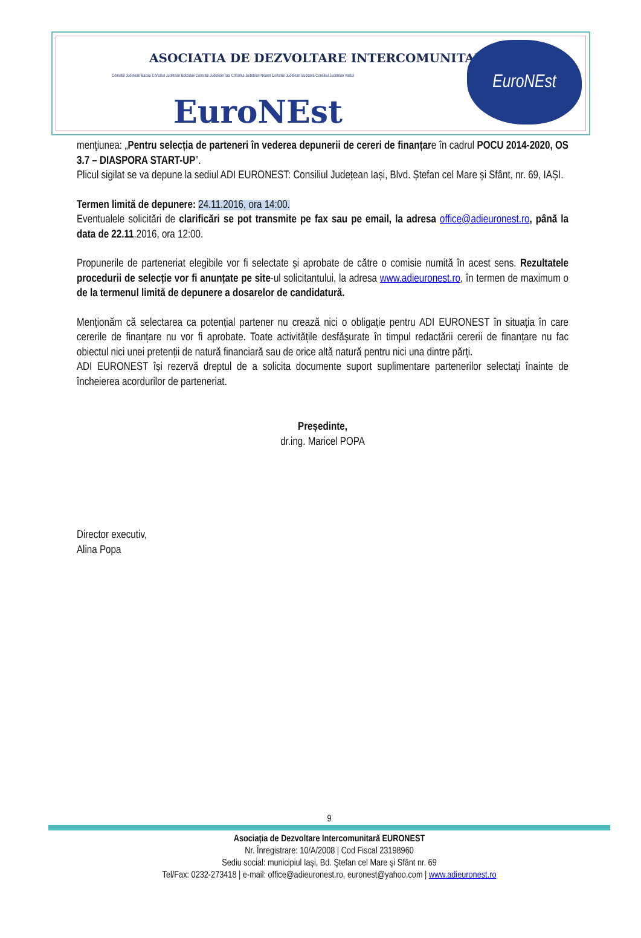ASOCIATIA DE DEZVOLTARE INTERCOMUNITARA
Consiliul Judetean Bacau Consiliul Judetean Botosani Consiliul Judetean Iasi Consiliul Judetean Neamt Consiliul Judetean Suceava Consiliul Judetean Vaslui
EuroNEst
EuroNEst
menţiunea: „Pentru selecția de parteneri în vederea depunerii de cereri de finanțare în cadrul POCU 2014-2020, OS 3.7 – DIASPORA START-UP”.
Plicul sigilat se va depune la sediul ADI EURONEST: Consiliul Județean Iași, Blvd. Ștefan cel Mare și Sfânt, nr. 69, IAȘI.
Termen limită de depunere: 24.11.2016, ora 14:00.
Eventualele solicitări de clarificări se pot transmite pe fax sau pe email, la adresa office@adieuronest.ro, până la data de 22.11.2016, ora 12:00.
Propunerile de parteneriat elegibile vor fi selectate și aprobate de către o comisie numită în acest sens. Rezultatele procedurii de selecție vor fi anunțate pe site-ul solicitantului, la adresa www.adieuronest.ro, în termen de maximum o de la termenul limită de depunere a dosarelor de candidatură.
Menționăm că selectarea ca potențial partener nu crează nici o obligație pentru ADI EURONEST în situația în care cererile de finanțare nu vor fi aprobate. Toate activitățile desfășurate în timpul redactării cererii de finanțare nu fac obiectul nici unei pretenții de natură financiară sau de orice altă natură pentru nici una dintre părți.
ADI EURONEST își rezervă dreptul de a solicita documente suport suplimentare partenerilor selectați înainte de încheierea acordurilor de parteneriat.
Președinte,
dr.ing. Maricel POPA
Director executiv,
Alina Popa
9
Asociația de Dezvoltare Intercomunitară EURONEST
Nr. Înregistrare: 10/A/2008 | Cod Fiscal 23198960
Sediu social: municipiul Iaşi, Bd. Ştefan cel Mare şi Sfânt nr. 69
Tel/Fax: 0232-273418 | e-mail: office@adieuronest.ro, euronest@yahoo.com | www.adieuronest.ro